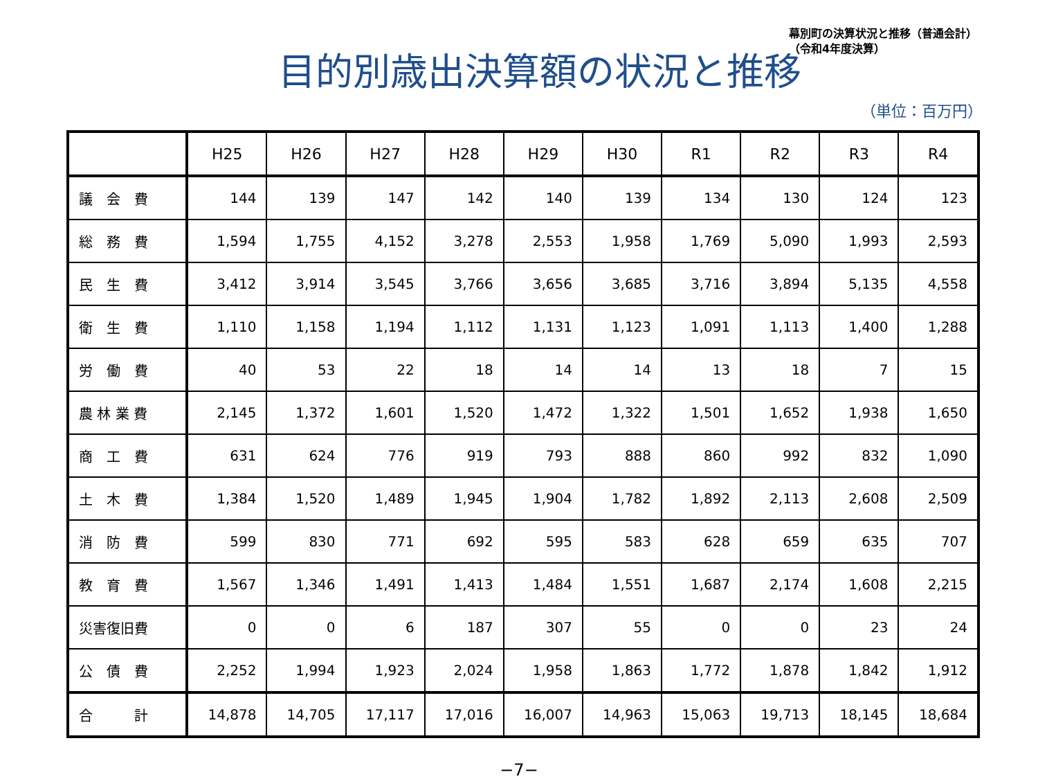目的別歳出決算額の状況と推移
幕別町の決算状況と推移（普通会計）
（令和4年度決算）
（単位：百万円）
| | H25 | H26 | H27 | H28 | H29 | H30 | R1 | R2 | R3 | R4 |
| --- | --- | --- | --- | --- | --- | --- | --- | --- | --- | --- |
| 議 会 費 | 144 | 139 | 147 | 142 | 140 | 139 | 134 | 130 | 124 | 123 |
| 総 務 費 | 1,594 | 1,755 | 4,152 | 3,278 | 2,553 | 1,958 | 1,769 | 5,090 | 1,993 | 2,593 |
| 民 生 費 | 3,412 | 3,914 | 3,545 | 3,766 | 3,656 | 3,685 | 3,716 | 3,894 | 5,135 | 4,558 |
| 衛 生 費 | 1,110 | 1,158 | 1,194 | 1,112 | 1,131 | 1,123 | 1,091 | 1,113 | 1,400 | 1,288 |
| 労 働 費 | 40 | 53 | 22 | 18 | 14 | 14 | 13 | 18 | 7 | 15 |
| 農 林 業 費 | 2,145 | 1,372 | 1,601 | 1,520 | 1,472 | 1,322 | 1,501 | 1,652 | 1,938 | 1,650 |
| 商 工 費 | 631 | 624 | 776 | 919 | 793 | 888 | 860 | 992 | 832 | 1,090 |
| 土 木 費 | 1,384 | 1,520 | 1,489 | 1,945 | 1,904 | 1,782 | 1,892 | 2,113 | 2,608 | 2,509 |
| 消 防 費 | 599 | 830 | 771 | 692 | 595 | 583 | 628 | 659 | 635 | 707 |
| 教 育 費 | 1,567 | 1,346 | 1,491 | 1,413 | 1,484 | 1,551 | 1,687 | 2,174 | 1,608 | 2,215 |
| 災害復旧費 | 0 | 0 | 6 | 187 | 307 | 55 | 0 | 0 | 23 | 24 |
| 公 債 費 | 2,252 | 1,994 | 1,923 | 2,024 | 1,958 | 1,863 | 1,772 | 1,878 | 1,842 | 1,912 |
| 合 計 | 14,878 | 14,705 | 17,117 | 17,016 | 16,007 | 14,963 | 15,063 | 19,713 | 18,145 | 18,684 |
−7−